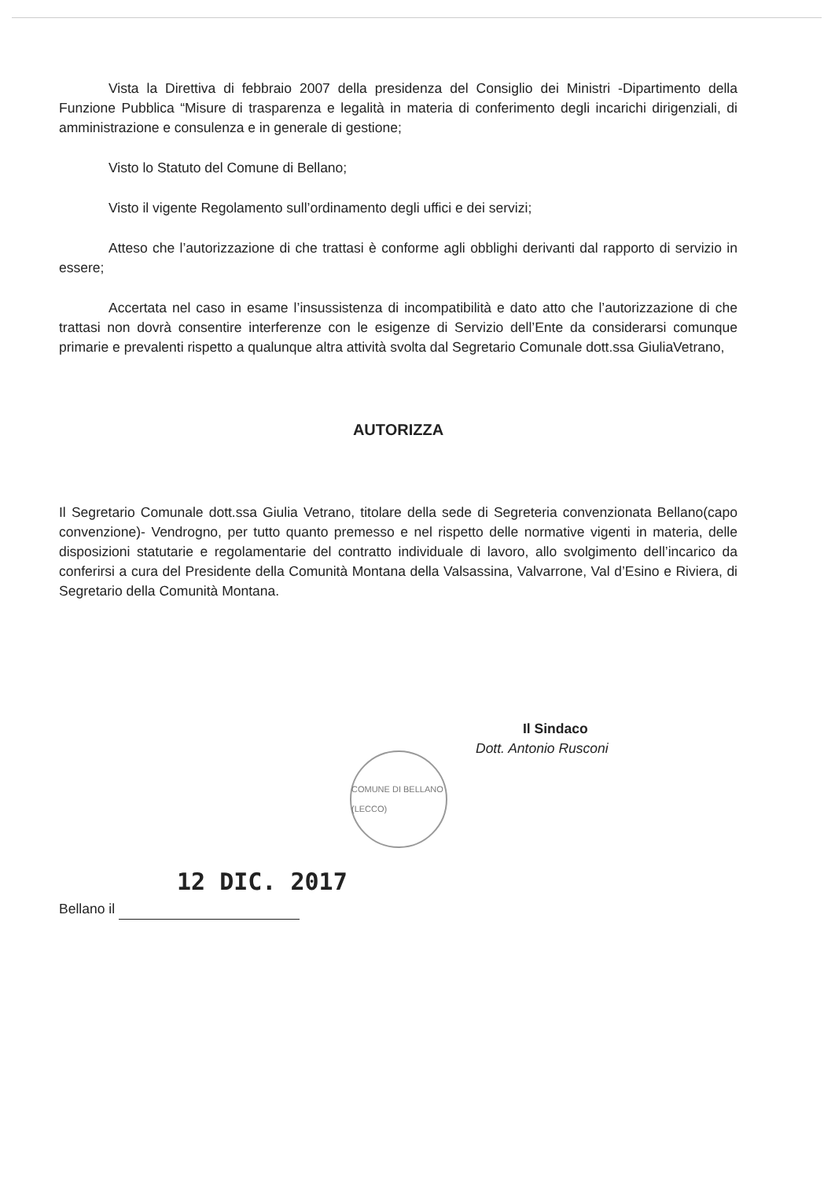Vista la Direttiva di febbraio 2007 della presidenza del Consiglio dei Ministri -Dipartimento della Funzione Pubblica “Misure di trasparenza e legalità in materia di conferimento degli incarichi dirigenziali, di amministrazione e consulenza e in generale di gestione;
Visto lo Statuto del Comune di Bellano;
Visto il vigente Regolamento sull’ordinamento degli uffici e dei servizi;
Atteso che l’autorizzazione di che trattasi è conforme agli obblighi derivanti dal rapporto di servizio in essere;
Accertata nel caso in esame l’insussistenza di incompatibilità e dato atto che l’autorizzazione di che trattasi non dovrà consentire interferenze con le esigenze di Servizio dell’Ente da considerarsi comunque primarie e prevalenti rispetto a qualunque altra attività svolta dal Segretario Comunale dott.ssa GiuliaVetrano,
AUTORIZZA
Il Segretario Comunale dott.ssa Giulia Vetrano, titolare della sede di Segreteria convenzionata Bellano(capo convenzione)- Vendrogno, per tutto quanto premesso e nel rispetto delle normative vigenti in materia, delle disposizioni statutarie e regolamentarie del contratto individuale di lavoro, allo svolgimento dell’incarico da conferirsi a cura del Presidente della Comunità Montana della Valsassina, Valvarrone, Val d’Esino e Riviera, di Segretario della Comunità Montana.
Il Sindaco
Dott. Antonio Rusconi
COMUNE DI BELLANO (LECCO)
12 DIC. 2017
Bellano il